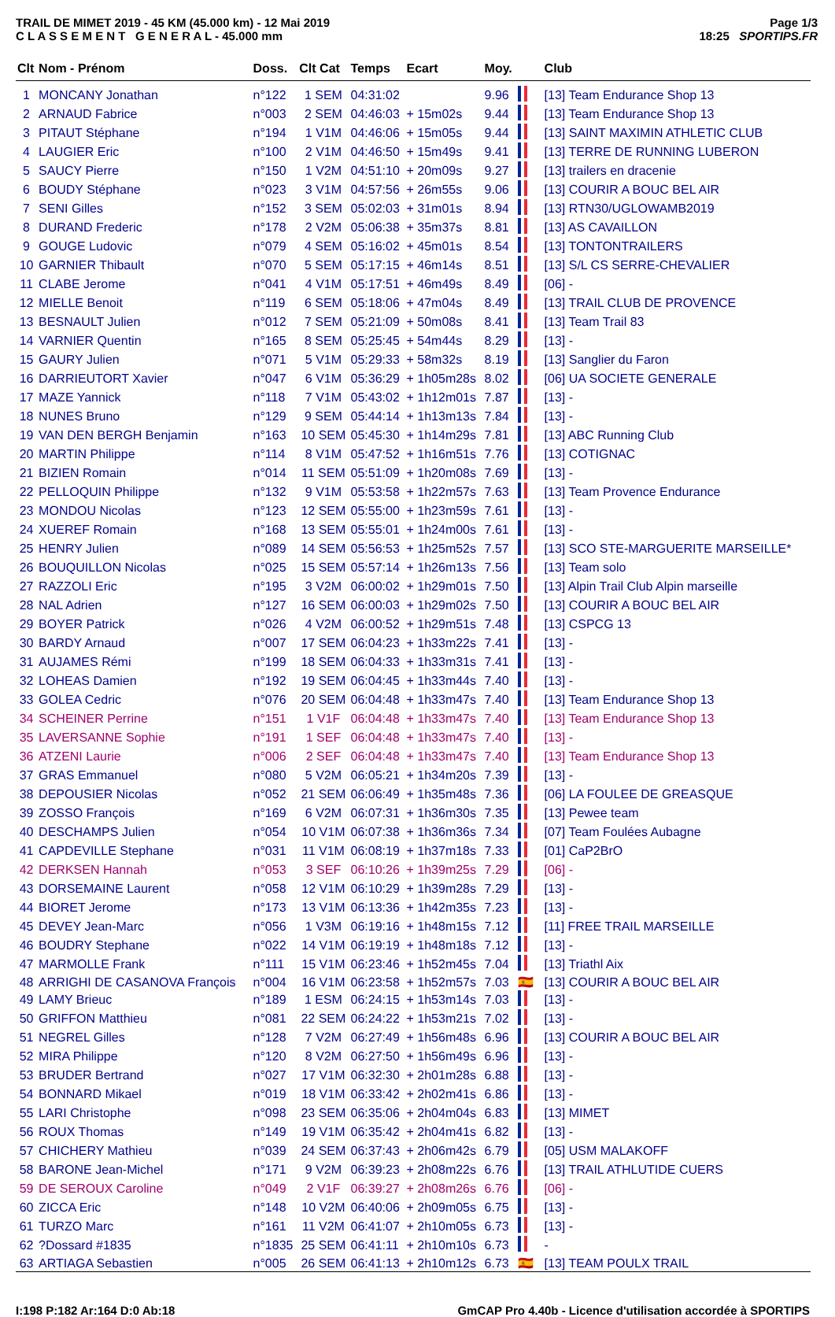TRAIL DE MIMET 2019 - 45 KM (45.000 km) - 12 Mai 2019
C L A S S E M E N T G E N E R A L - 45.000 mm
Page 1/3
18:25 SPORTIPS.FR
| Clt | Nom - Prénom | Doss. | Clt Cat | Temps | Ecart | Moy. | | Club |
| --- | --- | --- | --- | --- | --- | --- | --- | --- |
| 1 | MONCANY Jonathan | n°122 | 1 SEM | 04:31:02 | | 9.96 | | [13] Team Endurance Shop 13 |
| 2 | ARNAUD Fabrice | n°003 | 2 SEM | 04:46:03 | + 15m02s | 9.44 | | [13] Team Endurance Shop 13 |
| 3 | PITAUT Stéphane | n°194 | 1 V1M | 04:46:06 | + 15m05s | 9.44 | | [13] SAINT MAXIMIN ATHLETIC CLUB |
| 4 | LAUGIER Eric | n°100 | 2 V1M | 04:46:50 | + 15m49s | 9.41 | | [13] TERRE DE RUNNING LUBERON |
| 5 | SAUCY Pierre | n°150 | 1 V2M | 04:51:10 | + 20m09s | 9.27 | | [13] trailers en dracenie |
| 6 | BOUDY Stéphane | n°023 | 3 V1M | 04:57:56 | + 26m55s | 9.06 | | [13] COURIR A BOUC BEL AIR |
| 7 | SENI Gilles | n°152 | 3 SEM | 05:02:03 | + 31m01s | 8.94 | | [13] RTN30/UGLOWAMB2019 |
| 8 | DURAND Frederic | n°178 | 2 V2M | 05:06:38 | + 35m37s | 8.81 | | [13] AS CAVAILLON |
| 9 | GOUGE Ludovic | n°079 | 4 SEM | 05:16:02 | + 45m01s | 8.54 | | [13] TONTONTRAILERS |
| 10 | GARNIER Thibault | n°070 | 5 SEM | 05:17:15 | + 46m14s | 8.51 | | [13] S/L CS SERRE-CHEVALIER |
| 11 | CLABE Jerome | n°041 | 4 V1M | 05:17:51 | + 46m49s | 8.49 | | [06] - |
| 12 | MIELLE Benoit | n°119 | 6 SEM | 05:18:06 | + 47m04s | 8.49 | | [13] TRAIL CLUB DE PROVENCE |
| 13 | BESNAULT Julien | n°012 | 7 SEM | 05:21:09 | + 50m08s | 8.41 | | [13] Team Trail 83 |
| 14 | VARNIER Quentin | n°165 | 8 SEM | 05:25:45 | + 54m44s | 8.29 | | [13] - |
| 15 | GAURY Julien | n°071 | 5 V1M | 05:29:33 | + 58m32s | 8.19 | | [13] Sanglier du Faron |
| 16 | DARRIEUTORT Xavier | n°047 | 6 V1M | 05:36:29 | + 1h05m28s | 8.02 | | [06] UA SOCIETE GENERALE |
| 17 | MAZE Yannick | n°118 | 7 V1M | 05:43:02 | + 1h12m01s | 7.87 | | [13] - |
| 18 | NUNES Bruno | n°129 | 9 SEM | 05:44:14 | + 1h13m13s | 7.84 | | [13] - |
| 19 | VAN DEN BERGH Benjamin | n°163 | 10 SEM | 05:45:30 | + 1h14m29s | 7.81 | | [13] ABC Running Club |
| 20 | MARTIN Philippe | n°114 | 8 V1M | 05:47:52 | + 1h16m51s | 7.76 | | [13] COTIGNAC |
| 21 | BIZIEN Romain | n°014 | 11 SEM | 05:51:09 | + 1h20m08s | 7.69 | | [13] - |
| 22 | PELLOQUIN Philippe | n°132 | 9 V1M | 05:53:58 | + 1h22m57s | 7.63 | | [13] Team Provence Endurance |
| 23 | MONDOU Nicolas | n°123 | 12 SEM | 05:55:00 | + 1h23m59s | 7.61 | | [13] - |
| 24 | XUEREF Romain | n°168 | 13 SEM | 05:55:01 | + 1h24m00s | 7.61 | | [13] - |
| 25 | HENRY Julien | n°089 | 14 SEM | 05:56:53 | + 1h25m52s | 7.57 | | [13] SCO STE-MARGUERITE MARSEILLE* |
| 26 | BOUQUILLON Nicolas | n°025 | 15 SEM | 05:57:14 | + 1h26m13s | 7.56 | | [13] Team solo |
| 27 | RAZZOLI Eric | n°195 | 3 V2M | 06:00:02 | + 1h29m01s | 7.50 | | [13] Alpin Trail Club Alpin marseille |
| 28 | NAL Adrien | n°127 | 16 SEM | 06:00:03 | + 1h29m02s | 7.50 | | [13] COURIR A BOUC BEL AIR |
| 29 | BOYER Patrick | n°026 | 4 V2M | 06:00:52 | + 1h29m51s | 7.48 | | [13] CSPCG 13 |
| 30 | BARDY Arnaud | n°007 | 17 SEM | 06:04:23 | + 1h33m22s | 7.41 | | [13] - |
| 31 | AUJAMES Rémi | n°199 | 18 SEM | 06:04:33 | + 1h33m31s | 7.41 | | [13] - |
| 32 | LOHEAS Damien | n°192 | 19 SEM | 06:04:45 | + 1h33m44s | 7.40 | | [13] - |
| 33 | GOLEA Cedric | n°076 | 20 SEM | 06:04:48 | + 1h33m47s | 7.40 | | [13] Team Endurance Shop 13 |
| 34 | SCHEINER Perrine | n°151 | 1 V1F | 06:04:48 | + 1h33m47s | 7.40 | | [13] Team Endurance Shop 13 |
| 35 | LAVERSANNE Sophie | n°191 | 1 SEF | 06:04:48 | + 1h33m47s | 7.40 | | [13] - |
| 36 | ATZENI Laurie | n°006 | 2 SEF | 06:04:48 | + 1h33m47s | 7.40 | | [13] Team Endurance Shop 13 |
| 37 | GRAS Emmanuel | n°080 | 5 V2M | 06:05:21 | + 1h34m20s | 7.39 | | [13] - |
| 38 | DEPOUSIER Nicolas | n°052 | 21 SEM | 06:06:49 | + 1h35m48s | 7.36 | | [06] LA FOULEE DE GREASQUE |
| 39 | ZOSSO François | n°169 | 6 V2M | 06:07:31 | + 1h36m30s | 7.35 | | [13] Pewee team |
| 40 | DESCHAMPS Julien | n°054 | 10 V1M | 06:07:38 | + 1h36m36s | 7.34 | | [07] Team Foulées Aubagne |
| 41 | CAPDEVILLE Stephane | n°031 | 11 V1M | 06:08:19 | + 1h37m18s | 7.33 | | [01] CaP2BrO |
| 42 | DERKSEN Hannah | n°053 | 3 SEF | 06:10:26 | + 1h39m25s | 7.29 | | [06] - |
| 43 | DORSEMAINE Laurent | n°058 | 12 V1M | 06:10:29 | + 1h39m28s | 7.29 | | [13] - |
| 44 | BIORET Jerome | n°173 | 13 V1M | 06:13:36 | + 1h42m35s | 7.23 | | [13] - |
| 45 | DEVEY Jean-Marc | n°056 | 1 V3M | 06:19:16 | + 1h48m15s | 7.12 | | [11] FREE TRAIL MARSEILLE |
| 46 | BOUDRY Stephane | n°022 | 14 V1M | 06:19:19 | + 1h48m18s | 7.12 | | [13] - |
| 47 | MARMOLLE Frank | n°111 | 15 V1M | 06:23:46 | + 1h52m45s | 7.04 | | [13] Triathl Aix |
| 48 | ARRIGHI DE CASANOVA François | n°004 | 16 V1M | 06:23:58 | + 1h52m57s | 7.03 | 🇪🇸 | [13] COURIR A BOUC BEL AIR |
| 49 | LAMY Brieuc | n°189 | 1 ESM | 06:24:15 | + 1h53m14s | 7.03 | | [13] - |
| 50 | GRIFFON Matthieu | n°081 | 22 SEM | 06:24:22 | + 1h53m21s | 7.02 | | [13] - |
| 51 | NEGREL Gilles | n°128 | 7 V2M | 06:27:49 | + 1h56m48s | 6.96 | | [13] COURIR A BOUC BEL AIR |
| 52 | MIRA Philippe | n°120 | 8 V2M | 06:27:50 | + 1h56m49s | 6.96 | | [13] - |
| 53 | BRUDER Bertrand | n°027 | 17 V1M | 06:32:30 | + 2h01m28s | 6.88 | | [13] - |
| 54 | BONNARD Mikael | n°019 | 18 V1M | 06:33:42 | + 2h02m41s | 6.86 | | [13] - |
| 55 | LARI Christophe | n°098 | 23 SEM | 06:35:06 | + 2h04m04s | 6.83 | | [13] MIMET |
| 56 | ROUX Thomas | n°149 | 19 V1M | 06:35:42 | + 2h04m41s | 6.82 | | [13] - |
| 57 | CHICHERY Mathieu | n°039 | 24 SEM | 06:37:43 | + 2h06m42s | 6.79 | | [05] USM MALAKOFF |
| 58 | BARONE Jean-Michel | n°171 | 9 V2M | 06:39:23 | + 2h08m22s | 6.76 | | [13] TRAIL ATHLUTIDE CUERS |
| 59 | DE SEROUX Caroline | n°049 | 2 V1F | 06:39:27 | + 2h08m26s | 6.76 | | [06] - |
| 60 | ZICCA Eric | n°148 | 10 V2M | 06:40:06 | + 2h09m05s | 6.75 | | [13] - |
| 61 | TURZO Marc | n°161 | 11 V2M | 06:41:07 | + 2h10m05s | 6.73 | | [13] - |
| 62 | ?Dossard #1835 | n°1835 | 25 SEM | 06:41:11 | + 2h10m10s | 6.73 | | - |
| 63 | ARTIAGA Sebastien | n°005 | 26 SEM | 06:41:13 | + 2h10m12s | 6.73 | 🇪🇸 | [13] TEAM POULX TRAIL |
I:198 P:182 Ar:164 D:0 Ab:18 GmCAP Pro 4.40b - Licence d'utilisation accordée à SPORTIPS